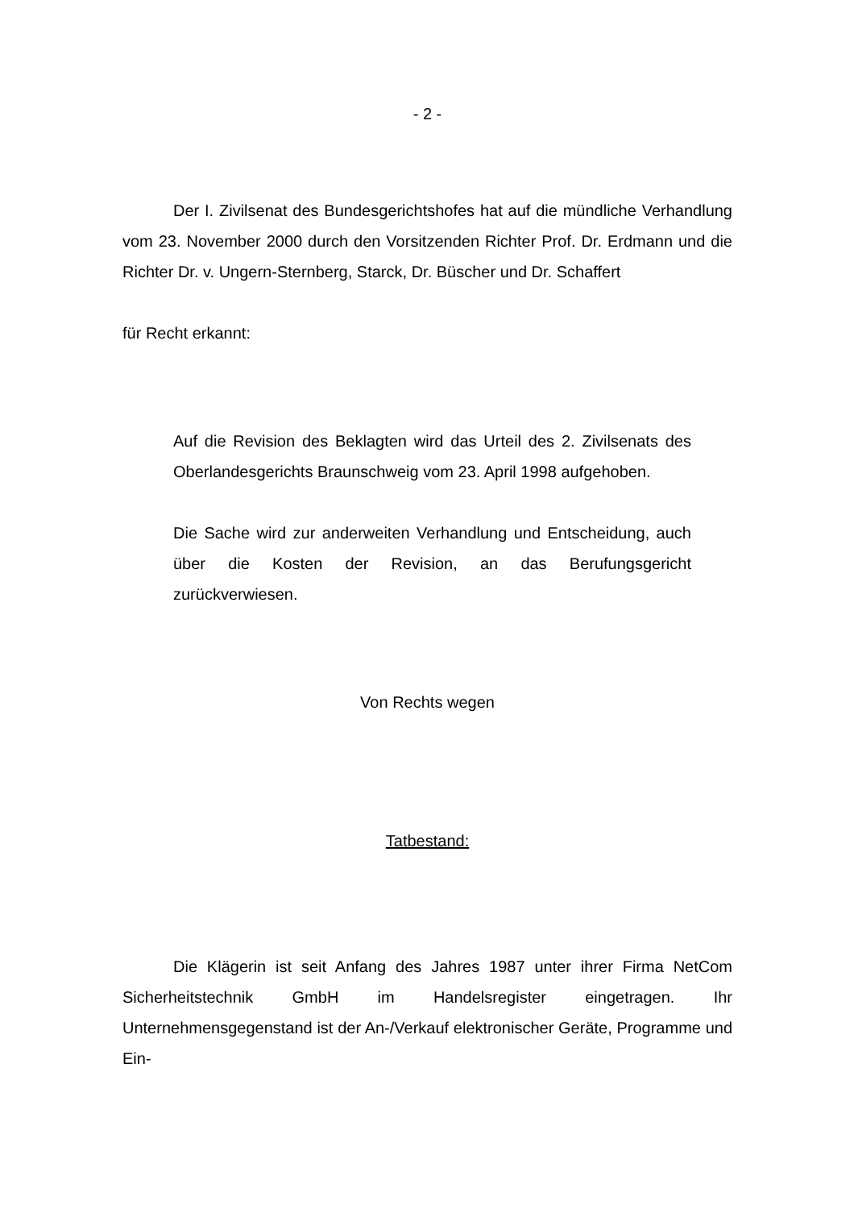- 2 -
Der I. Zivilsenat des Bundesgerichtshofes hat auf die mündliche Verhandlung vom 23. November 2000 durch den Vorsitzenden Richter Prof. Dr. Erdmann und die Richter Dr. v. Ungern-Sternberg, Starck, Dr. Büscher und Dr. Schaffert
für Recht erkannt:
Auf die Revision des Beklagten wird das Urteil des 2. Zivilsenats des Oberlandesgerichts Braunschweig vom 23. April 1998 aufgehoben.
Die Sache wird zur anderweiten Verhandlung und Entscheidung, auch über die Kosten der Revision, an das Berufungsgericht zurückverwiesen.
Von Rechts wegen
Tatbestand:
Die Klägerin ist seit Anfang des Jahres 1987 unter ihrer Firma NetCom Sicherheitstechnik GmbH im Handelsregister eingetragen. Ihr Unternehmensgegenstand ist der An-/Verkauf elektronischer Geräte, Programme und Ein-